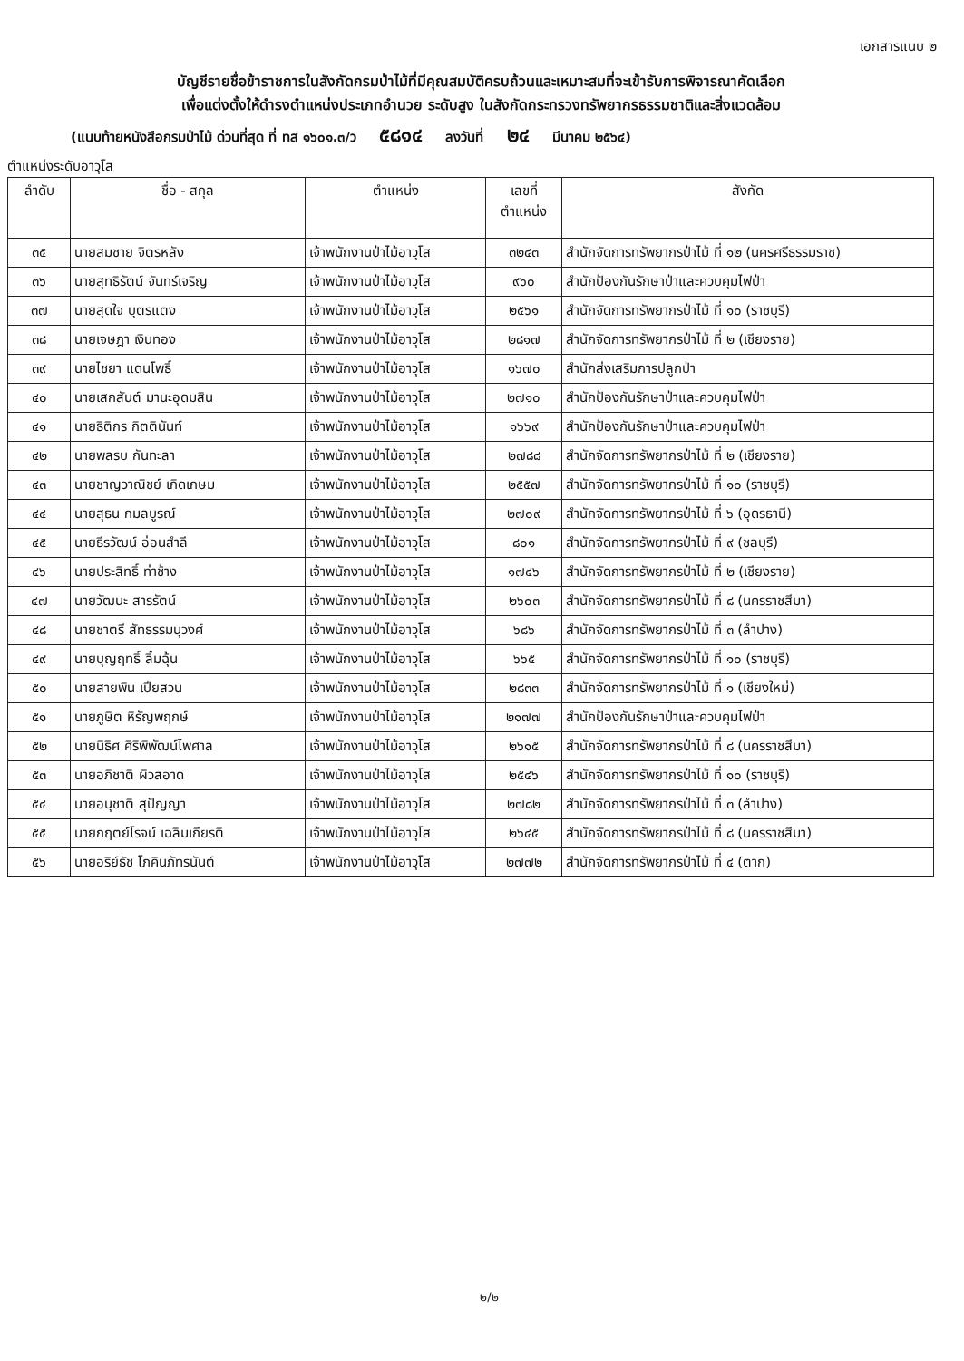เอกสารแนบ ๒
บัญชีรายชื่อข้าราชการในสังกัดกรมป่าไม้ที่มีคุณสมบัติครบถ้วนและเหมาะสมที่จะเข้ารับการพิจารณาคัดเลือก
เพื่อแต่งตั้งให้ดำรงตำแหน่งประเภทอำนวย ระดับสูง ในสังกัดกระทรวงทรัพยากรธรรมชาติและสิ่งแวดล้อม
(แนบท้ายหนังสือกรมป่าไม้ ด่วนที่สุด ที่ ทส ๑๖๐๑.๓/ว ๕๘๑๔ ลงวันที่ ๒๔ มีนาคม ๒๕๖๔)
ตำแหน่งระดับอาวุโส
| ลำดับ | ชื่อ - สกุล | ตำแหน่ง | เลขที่ ตำแหน่ง | สังกัด |
| --- | --- | --- | --- | --- |
| ๓๕ | นายสมชาย จิตรหลัง | เจ้าพนักงานป่าไม้อาวุโส | ๓๒๔๓ | สำนักจัดการทรัพยากรป่าไม้ ที่ ๑๒ (นครศรีธรรมราช) |
| ๓๖ | นายสุทธิรัตน์ จันทร์เจริญ | เจ้าพนักงานป่าไม้อาวุโส | ๙๖๐ | สำนักป้องกันรักษาป่าและควบคุมไฟป่า |
| ๓๗ | นายสุดใจ บุตรแตง | เจ้าพนักงานป่าไม้อาวุโส | ๒๕๖๑ | สำนักจัดการทรัพยากรป่าไม้ ที่ ๑๐ (ราชบุรี) |
| ๓๘ | นายเจษฎา เงินทอง | เจ้าพนักงานป่าไม้อาวุโส | ๒๘๑๗ | สำนักจัดการทรัพยากรป่าไม้ ที่ ๒ (เชียงราย) |
| ๓๙ | นายไชยา แดนโพธิ์ | เจ้าพนักงานป่าไม้อาวุโส | ๑๖๗๐ | สำนักส่งเสริมการปลูกป่า |
| ๔๐ | นายเสกสันต์ มานะอุดมสิน | เจ้าพนักงานป่าไม้อาวุโส | ๒๗๑๐ | สำนักป้องกันรักษาป่าและควบคุมไฟป่า |
| ๔๑ | นายธิติกร กิตตินันท์ | เจ้าพนักงานป่าไม้อาวุโส | ๑๖๖๙ | สำนักป้องกันรักษาป่าและควบคุมไฟป่า |
| ๔๒ | นายพลรบ กันทะลา | เจ้าพนักงานป่าไม้อาวุโส | ๒๗๘๘ | สำนักจัดการทรัพยากรป่าไม้ ที่ ๒ (เชียงราย) |
| ๔๓ | นายชาญวาณิชย์ เกิดเกษม | เจ้าพนักงานป่าไม้อาวุโส | ๒๕๕๗ | สำนักจัดการทรัพยากรป่าไม้ ที่ ๑๐ (ราชบุรี) |
| ๔๔ | นายสุธน กมลบูรณ์ | เจ้าพนักงานป่าไม้อาวุโส | ๒๗๐๙ | สำนักจัดการทรัพยากรป่าไม้ ที่ ๖ (อุดรธานี) |
| ๔๕ | นายธีรวัฒน์ อ่อนสำลี | เจ้าพนักงานป่าไม้อาวุโส | ๘๐๑ | สำนักจัดการทรัพยากรป่าไม้ ที่ ๙ (ชลบุรี) |
| ๔๖ | นายประสิทธิ์ ท่าช้าง | เจ้าพนักงานป่าไม้อาวุโส | ๑๗๔๖ | สำนักจัดการทรัพยากรป่าไม้ ที่ ๒ (เชียงราย) |
| ๔๗ | นายวัฒนะ สารรัตน์ | เจ้าพนักงานป่าไม้อาวุโส | ๒๖๐๓ | สำนักจัดการทรัพยากรป่าไม้ ที่ ๘ (นครราชสีมา) |
| ๔๘ | นายชาตรี สัทธรรมนุวงศ์ | เจ้าพนักงานป่าไม้อาวุโส | ๖๘๖ | สำนักจัดการทรัพยากรป่าไม้ ที่ ๓ (ลำปาง) |
| ๔๙ | นายบุญฤทธิ์ ลิ้มฉุ้น | เจ้าพนักงานป่าไม้อาวุโส | ๖๖๕ | สำนักจัดการทรัพยากรป่าไม้ ที่ ๑๐ (ราชบุรี) |
| ๕๐ | นายสายพิน เปียสวน | เจ้าพนักงานป่าไม้อาวุโส | ๒๘๓๓ | สำนักจัดการทรัพยากรป่าไม้ ที่ ๑ (เชียงใหม่) |
| ๕๑ | นายภูษิต หิรัญพฤกษ์ | เจ้าพนักงานป่าไม้อาวุโส | ๒๑๗๗ | สำนักป้องกันรักษาป่าและควบคุมไฟป่า |
| ๕๒ | นายนิธิศ ศิริพิพัฒน์ไพศาล | เจ้าพนักงานป่าไม้อาวุโส | ๒๖๑๕ | สำนักจัดการทรัพยากรป่าไม้ ที่ ๘ (นครราชสีมา) |
| ๕๓ | นายอภิชาติ ผิวสอาด | เจ้าพนักงานป่าไม้อาวุโส | ๒๕๔๖ | สำนักจัดการทรัพยากรป่าไม้ ที่ ๑๐ (ราชบุรี) |
| ๕๔ | นายอนุชาติ สุปัญญา | เจ้าพนักงานป่าไม้อาวุโส | ๒๗๘๒ | สำนักจัดการทรัพยากรป่าไม้ ที่ ๓ (ลำปาง) |
| ๕๕ | นายกฤตย์โรจน์ เฉลิมเกียรติ | เจ้าพนักงานป่าไม้อาวุโส | ๒๖๔๕ | สำนักจัดการทรัพยากรป่าไม้ ที่ ๘ (นครราชสีมา) |
| ๕๖ | นายอริย์ธัช โภคินภัทรนันต์ | เจ้าพนักงานป่าไม้อาวุโส | ๒๗๗๒ | สำนักจัดการทรัพยากรป่าไม้ ที่ ๔ (ตาก) |
๒/๒